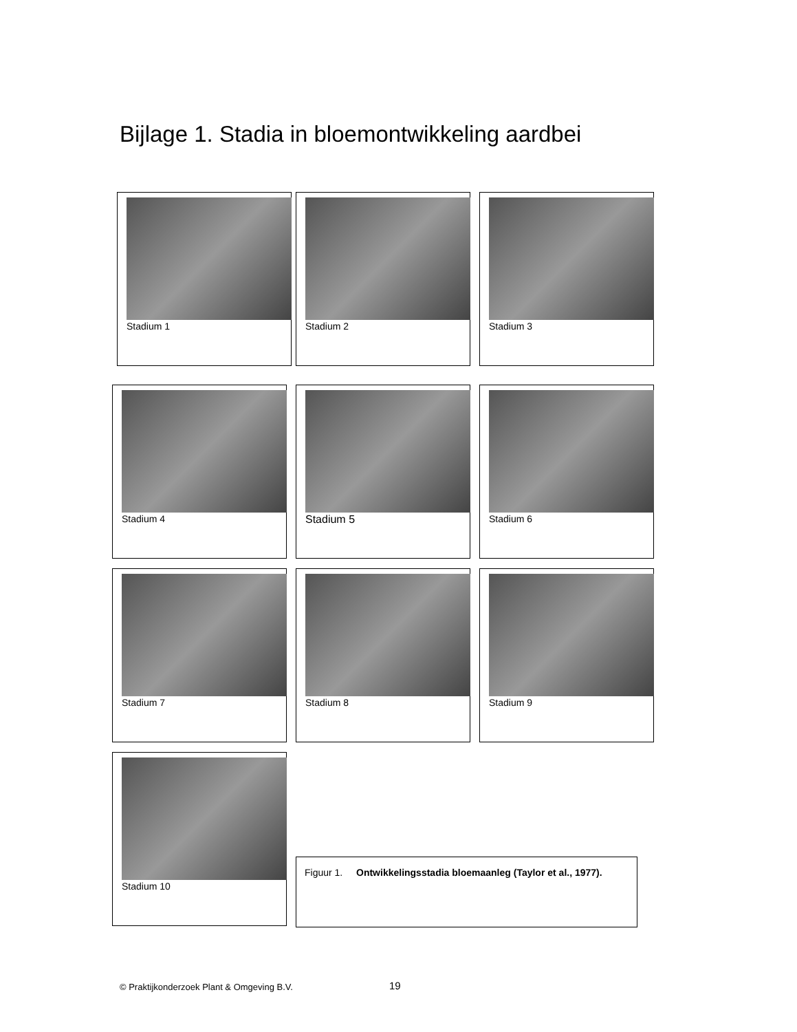Bijlage 1. Stadia in bloemontwikkeling aardbei
Stadium 1 Stadium 2 Stadium 3
Stadium 4 Stadium 5 Stadium 6
Stadium 7 Stadium 8 Stadium 9
Stadium 10
Figuur 1. Ontwikkelingsstadia bloemaanleg (Taylor et al., 1977).
© Praktijkonderzoek Plant & Omgeving B.V.
19